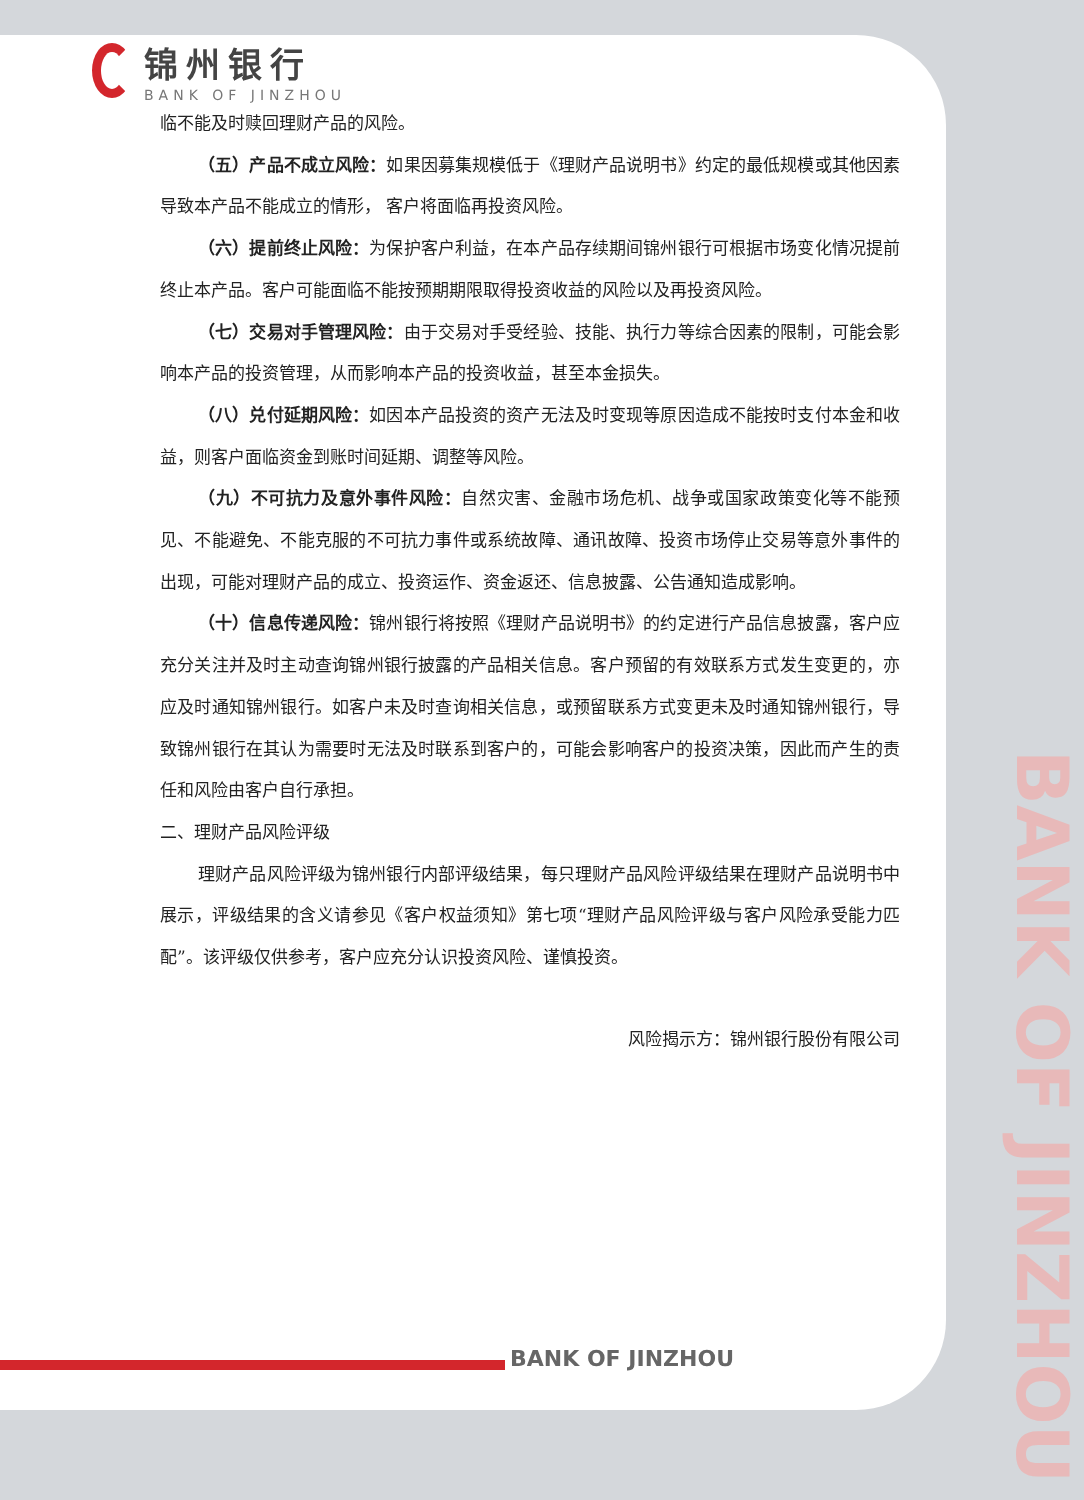锦州银行
BANK OF JINZHOU
临不能及时赎回理财产品的风险。
（五）产品不成立风险：如果因募集规模低于《理财产品说明书》约定的最低规模或其他因素导致本产品不能成立的情形， 客户将面临再投资风险。
（六）提前终止风险：为保护客户利益，在本产品存续期间锦州银行可根据市场变化情况提前终止本产品。客户可能面临不能按预期期限取得投资收益的风险以及再投资风险。
（七）交易对手管理风险：由于交易对手受经验、技能、执行力等综合因素的限制，可能会影响本产品的投资管理，从而影响本产品的投资收益，甚至本金损失。
（八）兑付延期风险：如因本产品投资的资产无法及时变现等原因造成不能按时支付本金和收益，则客户面临资金到账时间延期、调整等风险。
（九）不可抗力及意外事件风险：自然灾害、金融市场危机、战争或国家政策变化等不能预见、不能避免、不能克服的不可抗力事件或系统故障、通讯故障、投资市场停止交易等意外事件的出现，可能对理财产品的成立、投资运作、资金返还、信息披露、公告通知造成影响。
（十）信息传递风险：锦州银行将按照《理财产品说明书》的约定进行产品信息披露，客户应充分关注并及时主动查询锦州银行披露的产品相关信息。客户预留的有效联系方式发生变更的，亦应及时通知锦州银行。如客户未及时查询相关信息，或预留联系方式变更未及时通知锦州银行，导致锦州银行在其认为需要时无法及时联系到客户的，可能会影响客户的投资决策，因此而产生的责任和风险由客户自行承担。
二、理财产品风险评级
理财产品风险评级为锦州银行内部评级结果，每只理财产品风险评级结果在理财产品说明书中展示，评级结果的含义请参见《客户权益须知》第七项“理财产品风险评级与客户风险承受能力匹配”。该评级仅供参考，客户应充分认识投资风险、谨慎投资。
风险揭示方：锦州银行股份有限公司
BANK OF JINZHOU
BANK OF JINZHOU